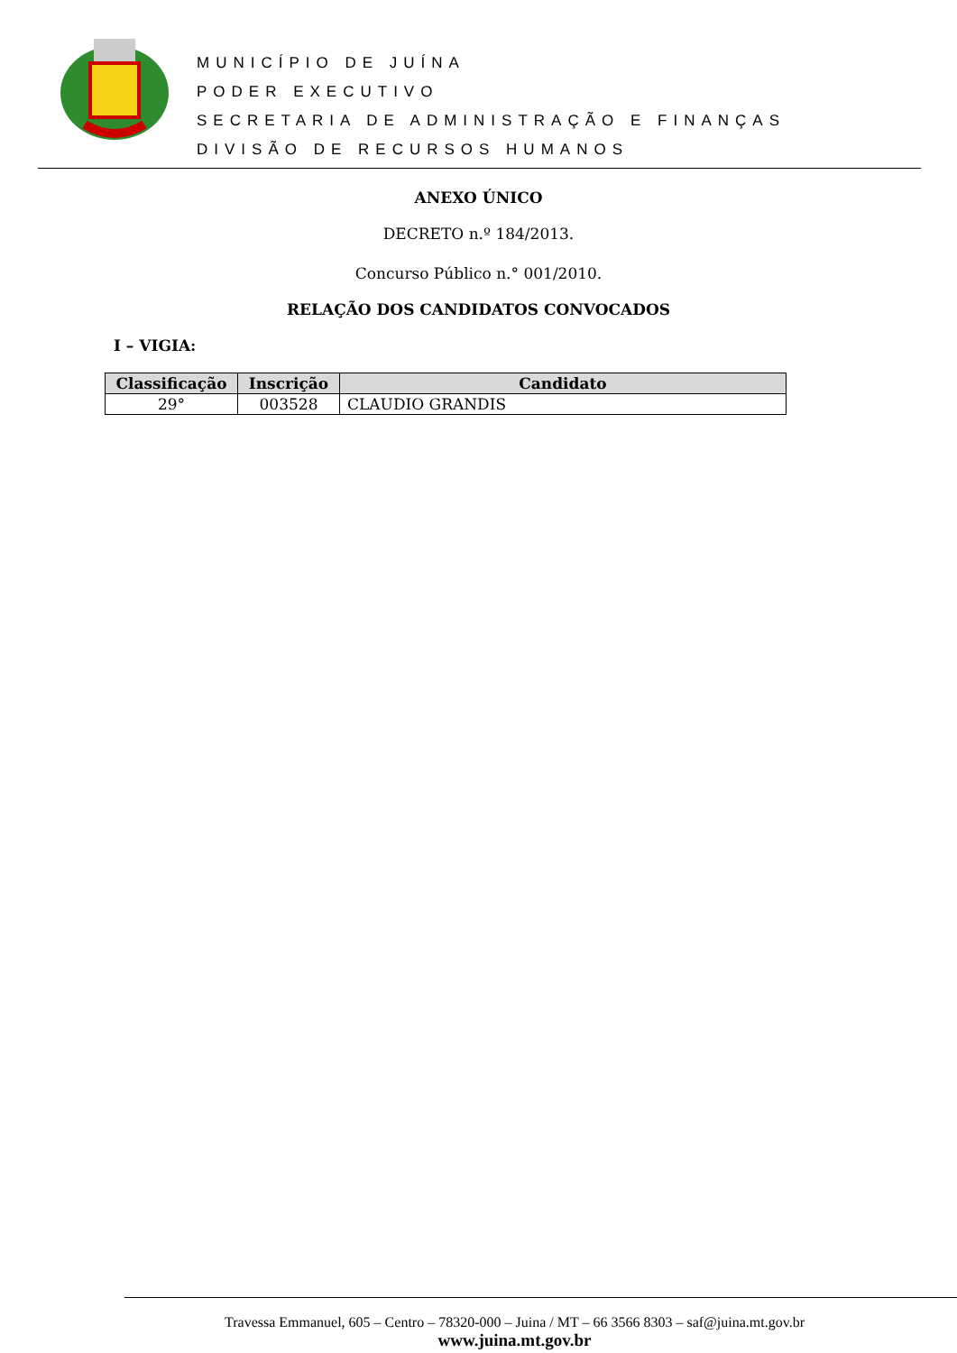MUNICÍPIO DE JUÍNA
PODER EXECUTIVO
SECRETARIA DE ADMINISTRAÇÃO E FINANÇAS
DIVISÃO DE RECURSOS HUMANOS
ANEXO ÚNICO
DECRETO n.º 184/2013.
Concurso Público n.° 001/2010.
RELAÇÃO DOS CANDIDATOS CONVOCADOS
I – VIGIA:
| Classificação | Inscrição | Candidato |
| --- | --- | --- |
| 29° | 003528 | CLAUDIO GRANDIS |
Travessa Emmanuel, 605 – Centro – 78320-000 – Juina / MT – 66 3566 8303 – saf@juina.mt.gov.br
www.juina.mt.gov.br